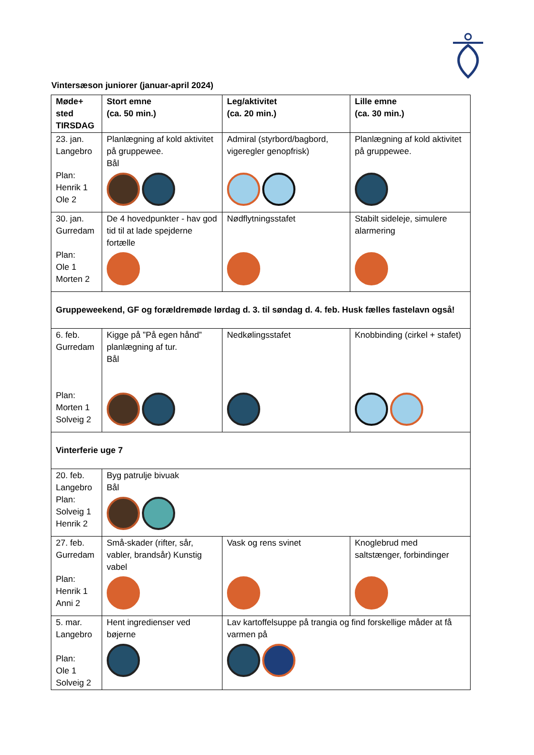Vintersæson juniorer (januar-april 2024)
| Møde+ sted TIRSDAG | Stort emne (ca. 50 min.) | Leg/aktivitet (ca. 20 min.) | Lille emne (ca. 30 min.) |
| --- | --- | --- | --- |
| 23. jan. Langebro Plan: Henrik 1 Ole 2 | Planlægning af kold aktivitet på gruppewee. Bål | Admiral (styrbord/bagbord, vigeregler genopfrisk) | Planlægning af kold aktivitet på gruppewee. |
| 30. jan. Gurredam Plan: Ole 1 Morten 2 | De 4 hovedpunkter - hav god tid til at lade spejderne fortælle | Nødflytningsstafet | Stabilt sideleje, simulere alarmering |
| Gruppeweekend, GF og forældremøde lørdag d. 3. til søndag d. 4. feb. Husk fælles fastelavn også! | | | |
| 6. feb. Gurredam Plan: Morten 1 Solveig 2 | Kigge på ”På egen hånd” planlægning af tur. Bål | Nedkølingsstafet | Knobbinding (cirkel + stafet) |
| Vinterferie uge 7 | | | |
| 20. feb. Langebro Plan: Solveig 1 Henrik 2 | Byg patrulje bivuak Bål | | |
| 27. feb. Gurredam Plan: Henrik 1 Anni 2 | Små-skader (rifter, sår, vabler, brandsår) Kunstig vabel | Vask og rens svinet | Knoglebrud med saltstænger, forbindinger |
| 5. mar. Langebro Plan: Ole 1 Solveig 2 | Hent ingredienser ved bøjerne | Lav kartoffelsuppe på trangia og find forskellige måder at få varmen på | |